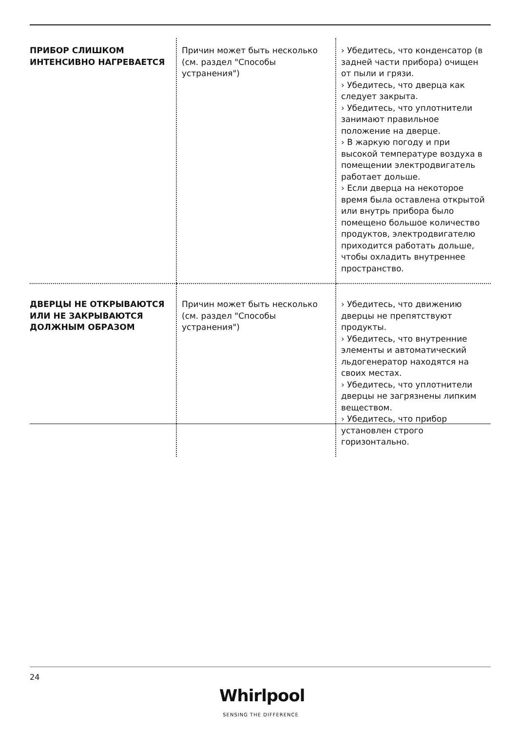| ПРИБОР СЛИШКОМ ИНТЕНСИВНО НАГРЕВАЕТСЯ | Причин может быть несколько (см. раздел "Способы устранения") | › Убедитесь, что конденсатор (в задней части прибора) очищен от пыли и грязи. › Убедитесь, что дверца как следует закрыта. › Убедитесь, что уплотнители занимают правильное положение на дверце. › В жаркую погоду и при высокой температуре воздуха в помещении электродвигатель работает дольше. › Если дверца на некоторое время была оставлена открытой или внутрь прибора было помещено большое количество продуктов, электродвигателю приходится работать дольше, чтобы охладить внутреннее пространство. |
| ДВЕРЦЫ НЕ ОТКРЫВАЮТСЯ ИЛИ НЕ ЗАКРЫВАЮТСЯ ДОЛЖНЫМ ОБРАЗОМ | Причин может быть несколько (см. раздел "Способы устранения") | › Убедитесь, что движению дверцы не препятствуют продукты. › Убедитесь, что внутренние элементы и автоматический льдогенератор находятся на своих местах. › Убедитесь, что уплотнители дверцы не загрязнены липким веществом. › Убедитесь, что прибор установлен строго горизонтально. |
24
Whirlpool
SENSING THE DIFFERENCE